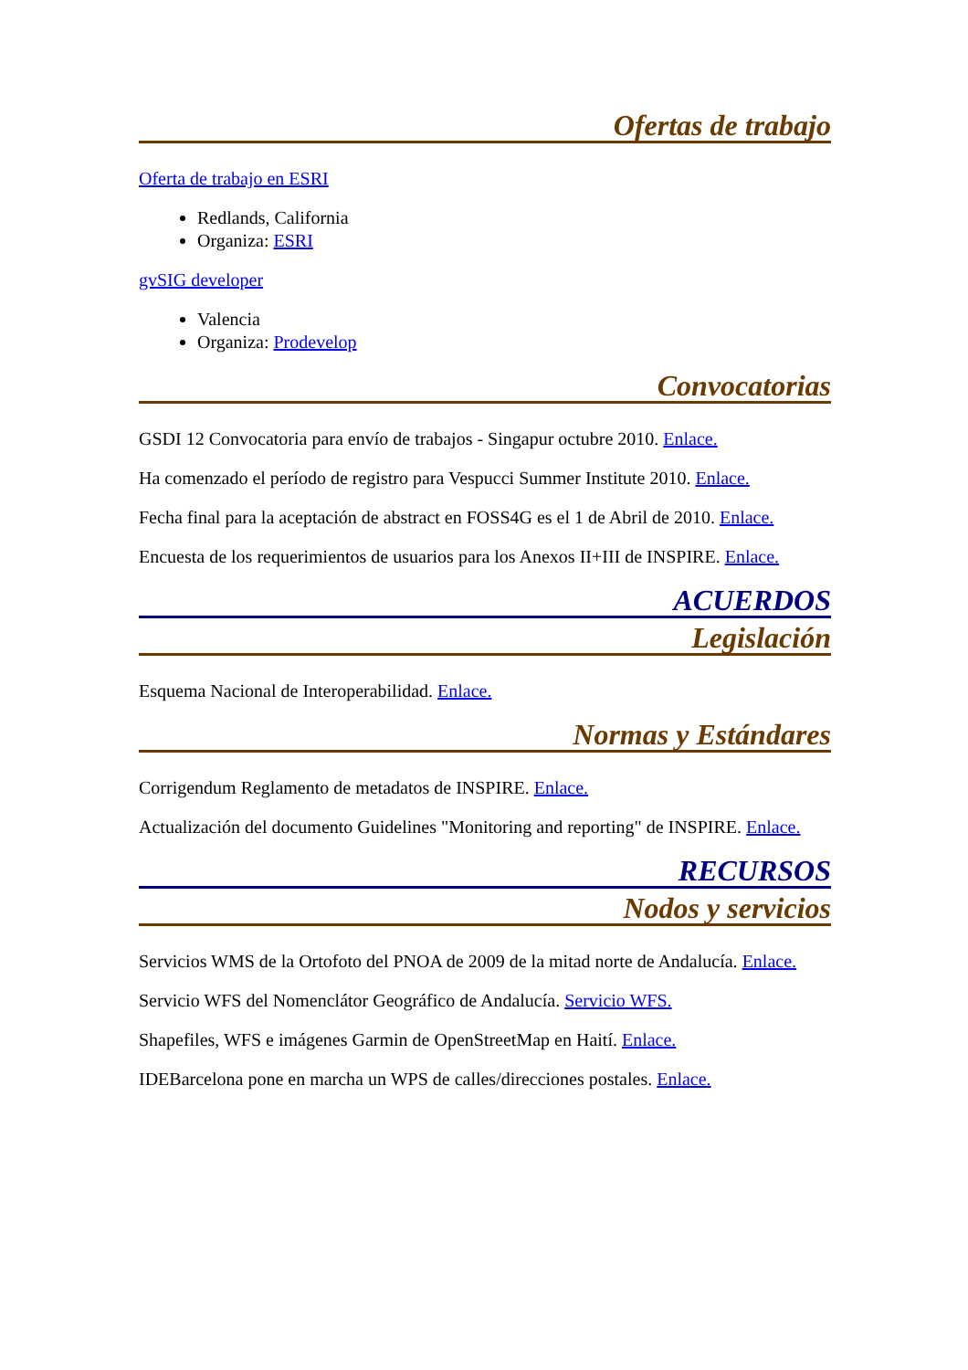Ofertas de trabajo
Oferta de trabajo en ESRI
Redlands, California
Organiza: ESRI
gvSIG developer
Valencia
Organiza: Prodevelop
Convocatorias
GSDI 12 Convocatoria para envío de trabajos - Singapur octubre 2010. Enlace.
Ha comenzado el período de registro para Vespucci Summer Institute 2010. Enlace.
Fecha final para la aceptación de abstract en FOSS4G es el 1 de Abril de 2010. Enlace.
Encuesta de los requerimientos de usuarios para los Anexos II+III de INSPIRE. Enlace.
ACUERDOS
Legislación
Esquema Nacional de Interoperabilidad. Enlace.
Normas y Estándares
Corrigendum Reglamento de metadatos de INSPIRE. Enlace.
Actualización del documento Guidelines "Monitoring and reporting" de INSPIRE. Enlace.
RECURSOS
Nodos y servicios
Servicios WMS de la Ortofoto del PNOA de 2009 de la mitad norte de Andalucía. Enlace.
Servicio WFS del Nomenclátor Geográfico de Andalucía. Servicio WFS.
Shapefiles, WFS e imágenes Garmin de OpenStreetMap en Haití. Enlace.
IDEBarcelona pone en marcha un WPS de calles/direcciones postales. Enlace.